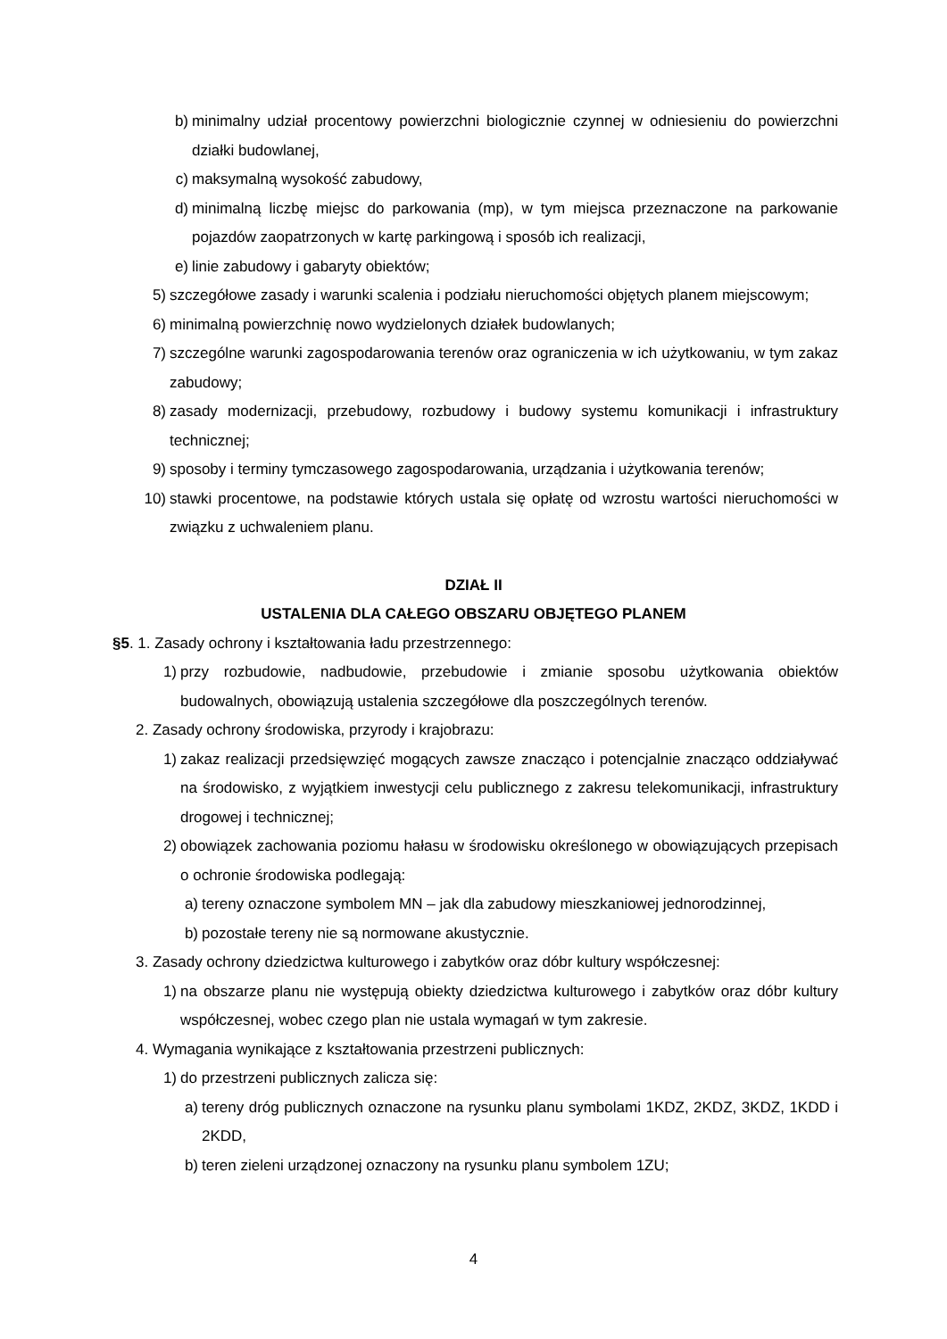b) minimalny udział procentowy powierzchni biologicznie czynnej w odniesieniu do powierzchni działki budowlanej,
c) maksymalną wysokość zabudowy,
d) minimalną liczbę miejsc do parkowania (mp), w tym miejsca przeznaczone na parkowanie pojazdów zaopatrzonych w kartę parkingową i sposób ich realizacji,
e) linie zabudowy i gabaryty obiektów;
5) szczegółowe zasady i warunki scalenia i podziału nieruchomości objętych planem miejscowym;
6) minimalną powierzchnię nowo wydzielonych działek budowlanych;
7) szczególne warunki zagospodarowania terenów oraz ograniczenia w ich użytkowaniu, w tym zakaz zabudowy;
8) zasady modernizacji, przebudowy, rozbudowy i budowy systemu komunikacji i infrastruktury technicznej;
9) sposoby i terminy tymczasowego zagospodarowania, urządzania i użytkowania terenów;
10) stawki procentowe, na podstawie których ustala się opłatę od wzrostu wartości nieruchomości w związku z uchwaleniem planu.
DZIAŁ II
USTALENIA DLA CAŁEGO OBSZARU OBJĘTEGO PLANEM
§5. 1. Zasady ochrony i kształtowania ładu przestrzennego:
1) przy rozbudowie, nadbudowie, przebudowie i zmianie sposobu użytkowania obiektów budowalnych, obowiązują ustalenia szczegółowe dla poszczególnych terenów.
2. Zasady ochrony środowiska, przyrody i krajobrazu:
1) zakaz realizacji przedsięwzięć mogących zawsze znacząco i potencjalnie znacząco oddziaływać na środowisko, z wyjątkiem inwestycji celu publicznego z zakresu telekomunikacji, infrastruktury drogowej i technicznej;
2) obowiązek zachowania poziomu hałasu w środowisku określonego w obowiązujących przepisach o ochronie środowiska podlegają:
a) tereny oznaczone symbolem MN – jak dla zabudowy mieszkaniowej jednorodzinnej,
b) pozostałe tereny nie są normowane akustycznie.
3. Zasady ochrony dziedzictwa kulturowego i zabytków oraz dóbr kultury współczesnej:
1) na obszarze planu nie występują obiekty dziedzictwa kulturowego i zabytków oraz dóbr kultury współczesnej, wobec czego plan nie ustala wymagań w tym zakresie.
4. Wymagania wynikające z kształtowania przestrzeni publicznych:
1) do przestrzeni publicznych zalicza się:
a) tereny dróg publicznych oznaczone na rysunku planu symbolami 1KDZ, 2KDZ, 3KDZ, 1KDD i 2KDD,
b) teren zieleni urządzonej oznaczony na rysunku planu symbolem 1ZU;
4